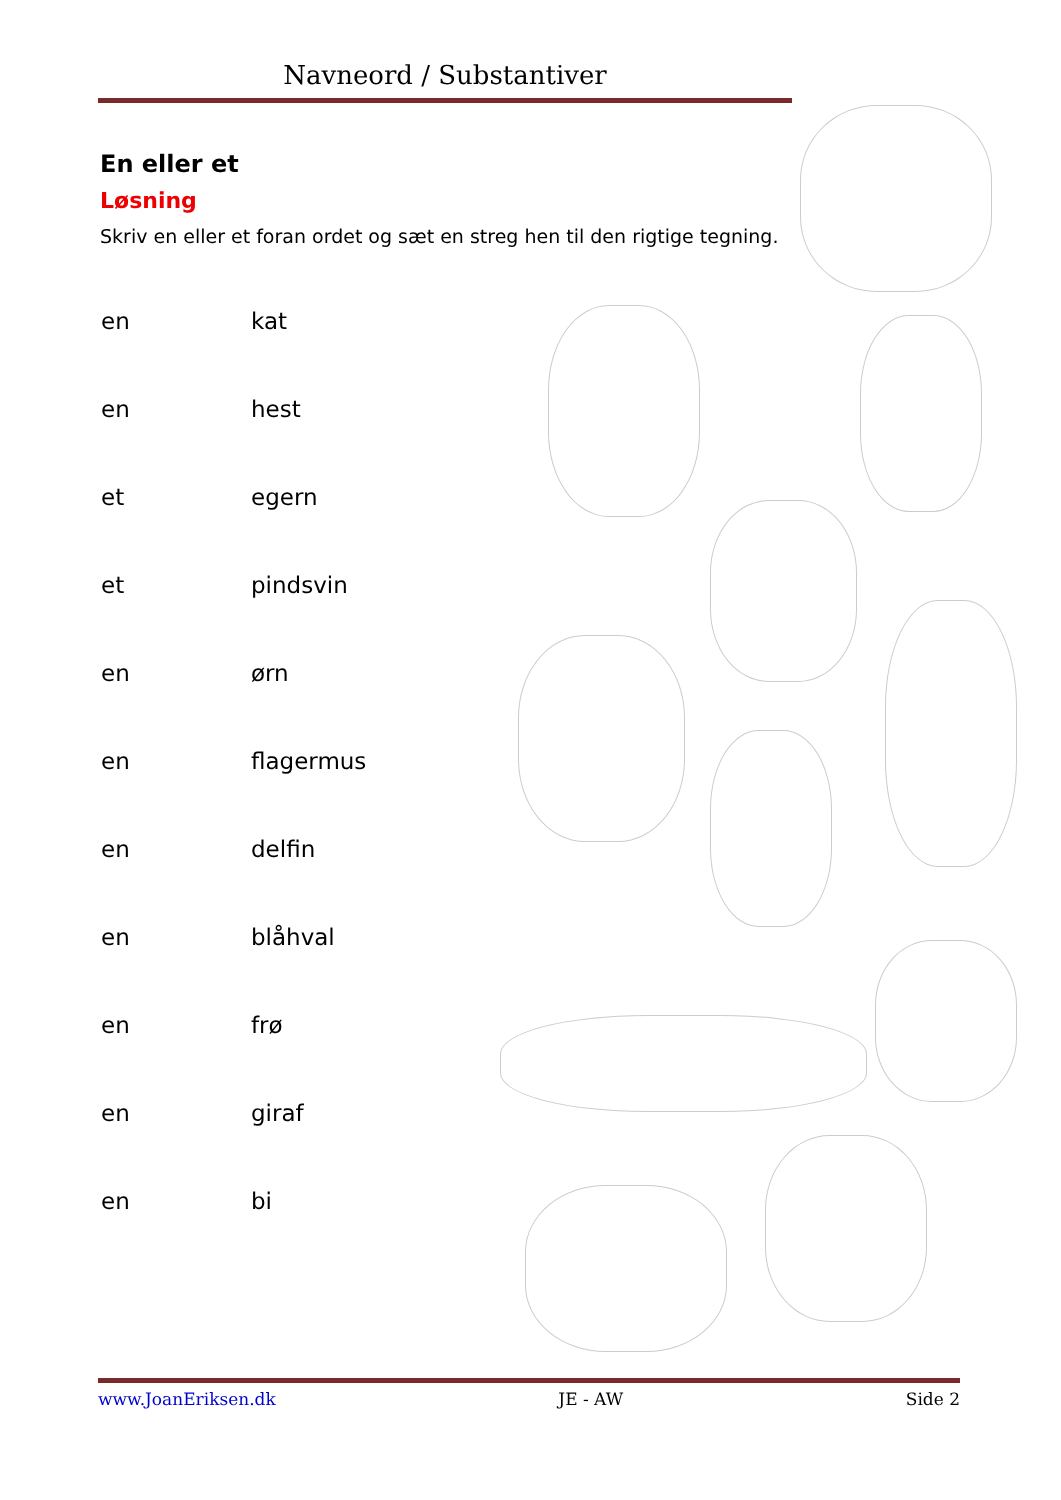Navneord / Substantiver
En eller et
Løsning
Skriv en eller et foran ordet og sæt en streg hen til den rigtige tegning.
| en | kat |
| en | hest |
| et | egern |
| et | pindsvin |
| en | ørn |
| en | flagermus |
| en | delfin |
| en | blåhval |
| en | frø |
| en | giraf |
| en | bi |
www.JoanEriksen.dk JE - AW Side 2